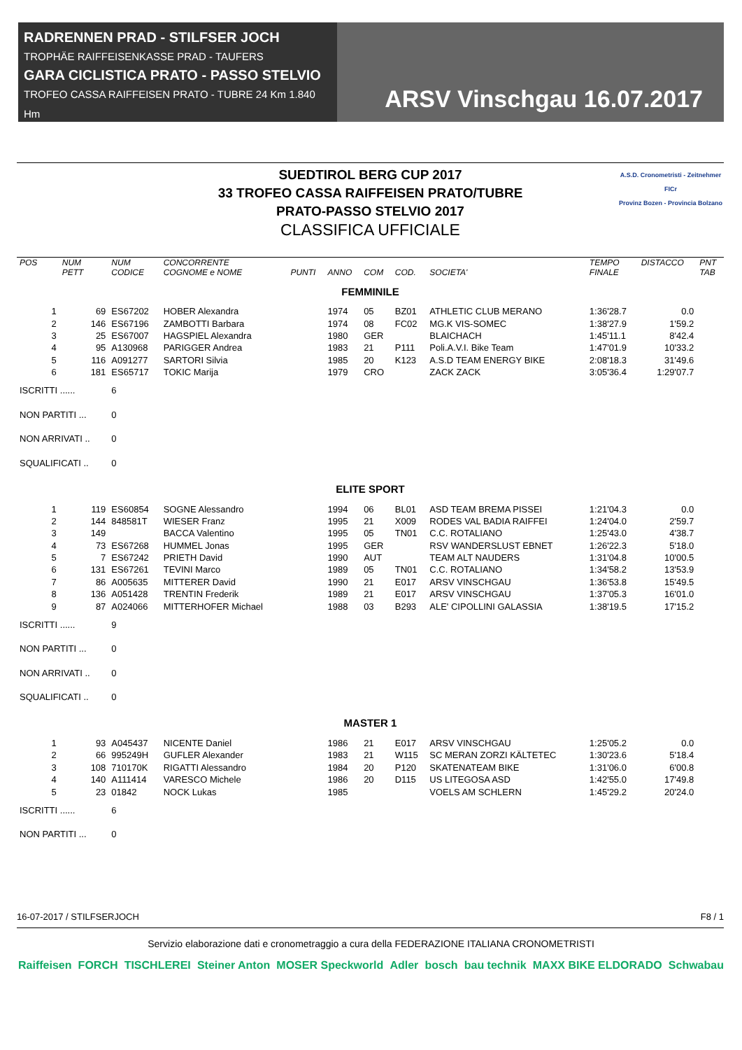RADRENNEN PRAD - STILFSER JOCH
TROPHÄE RAIFFEISENKASSE PRAD - TAUFERS
GARA CICLISTICA PRATO - PASSO STELVIO
TROFEO CASSA RAIFFEISEN PRATO - TUBRE 24 Km 1.840 Hm
ARSV Vinschgau 16.07.2017
SUEDTIROL BERG CUP 2017
33 TROFEO CASSA RAIFFEISEN PRATO/TUBRE
PRATO-PASSO STELVIO 2017
CLASSIFICA UFFICIALE
A.S.D. Cronometristi - Zeitnehmer
FICr
Provinz Bozen - Provincia Bolzano
| POS | NUM PETT | NUM CODICE | CONCORRENTE COGNOME e NOME | PUNTI | ANNO | COM | COD. | SOCIETA' | TEMPO FINALE | DISTACCO | PNT TAB |
| --- | --- | --- | --- | --- | --- | --- | --- | --- | --- | --- | --- |
| FEMMINILE | | | | | | | | | | | |
| 1 | 69 | ES67202 | HOBER Alexandra | | 1974 | 05 | BZ01 | ATHLETIC CLUB MERANO | 1:36'28.7 | 0.0 | |
| 2 | 146 | ES67196 | ZAMBOTTI Barbara | | 1974 | 08 | FC02 | MG.K VIS-SOMEC | 1:38'27.9 | 1'59.2 | |
| 3 | 25 | ES67007 | HAGSPIEL Alexandra | | 1980 | GER | | BLAICHACH | 1:45'11.1 | 8'42.4 | |
| 4 | 95 | A130968 | PARIGGER Andrea | | 1983 | 21 | P111 | Poli.A.V.I. Bike Team | 1:47'01.9 | 10'33.2 | |
| 5 | 116 | A091277 | SARTORI Silvia | | 1985 | 20 | K123 | A.S.D TEAM ENERGY BIKE | 2:08'18.3 | 31'49.6 | |
| 6 | 181 | ES65717 | TOKIC Marija | | 1979 | CRO | | ZACK ZACK | 3:05'36.4 | 1:29'07.7 | |
| ISCRITTI ...... | | 6 | | | | | | | | | |
| NON PARTITI ... | | 0 | | | | | | | | | |
| NON ARRIVATI .. | | 0 | | | | | | | | | |
| SQUALIFICATI .. | | 0 | | | | | | | | | |
| ELITE SPORT | | | | | | | | | | | |
| 1 | 119 | ES60854 | SOGNE Alessandro | | 1994 | 06 | BL01 | ASD TEAM BREMA PISSEI | 1:21'04.3 | 0.0 | |
| 2 | 144 | 848581T | WIESER Franz | | 1995 | 21 | X009 | RODES VAL BADIA RAIFFEI | 1:24'04.0 | 2'59.7 | |
| 3 | 149 | | BACCA Valentino | | 1995 | 05 | TN01 | C.C. ROTALIANO | 1:25'43.0 | 4'38.7 | |
| 4 | 73 | ES67268 | HUMMEL Jonas | | 1995 | GER | | RSV WANDERSLUST EBNET | 1:26'22.3 | 5'18.0 | |
| 5 | 7 | ES67242 | PRIETH David | | 1990 | AUT | | TEAM ALT NAUDERS | 1:31'04.8 | 10'00.5 | |
| 6 | 131 | ES67261 | TEVINI Marco | | 1989 | 05 | TN01 | C.C. ROTALIANO | 1:34'58.2 | 13'53.9 | |
| 7 | 86 | A005635 | MITTERER David | | 1990 | 21 | E017 | ARSV VINSCHGAU | 1:36'53.8 | 15'49.5 | |
| 8 | 136 | A051428 | TRENTIN Frederik | | 1989 | 21 | E017 | ARSV VINSCHGAU | 1:37'05.3 | 16'01.0 | |
| 9 | 87 | A024066 | MITTERHOFER Michael | | 1988 | 03 | B293 | ALE' CIPOLLINI GALASSIA | 1:38'19.5 | 17'15.2 | |
| ISCRITTI ...... | | 9 | | | | | | | | | |
| NON PARTITI ... | | 0 | | | | | | | | | |
| NON ARRIVATI .. | | 0 | | | | | | | | | |
| SQUALIFICATI .. | | 0 | | | | | | | | | |
| MASTER 1 | | | | | | | | | | | |
| 1 | 93 | A045437 | NICENTE Daniel | | 1986 | 21 | E017 | ARSV VINSCHGAU | 1:25'05.2 | 0.0 | |
| 2 | 66 | 995249H | GUFLER Alexander | | 1983 | 21 | W115 | SC MERAN ZORZI KÄLTETEC | 1:30'23.6 | 5'18.4 | |
| 3 | 108 | 710170K | RIGATTI Alessandro | | 1984 | 20 | P120 | SKATENATEAM BIKE | 1:31'06.0 | 6'00.8 | |
| 4 | 140 | A111414 | VARESCO Michele | | 1986 | 20 | D115 | US LITEGOSA ASD | 1:42'55.0 | 17'49.8 | |
| 5 | 23 | 01842 | NOCK Lukas | | 1985 | | | VOELS AM SCHLERN | 1:45'29.2 | 20'24.0 | |
| ISCRITTI ...... | | 6 | | | | | | | | | |
| NON PARTITI ... | | 0 | | | | | | | | | |
16-07-2017 / STILFSERJOCH F8 / 1
Servizio elaborazione dati e cronometraggio a cura della FEDERAZIONE ITALIANA CRONOMETRISTI
Raiffeisen FORCH TISCHLEREI Steiner Anton MOSER Speckworld Adler bosch bau technik MAXX BIKE ELDORADO Schwabau